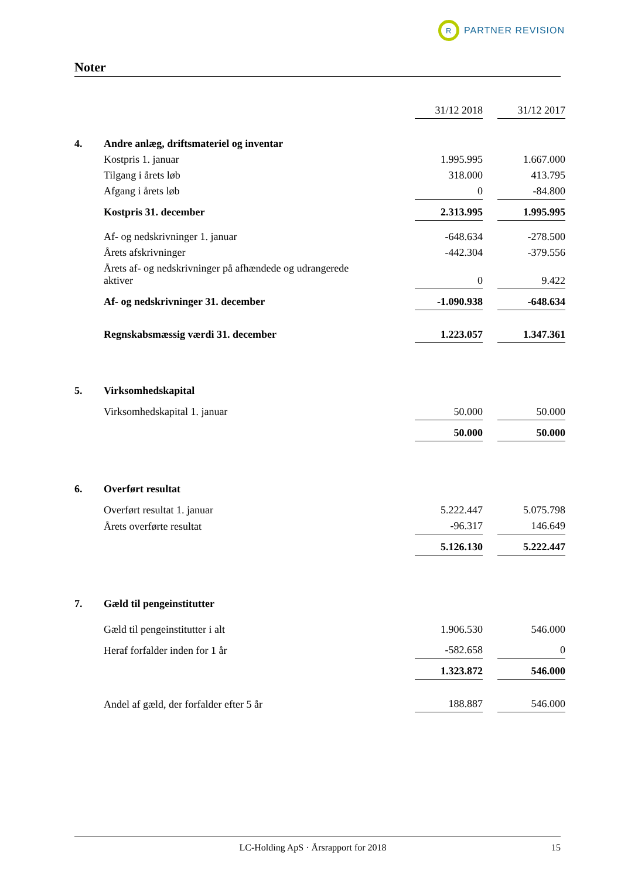R
PARTNER REVISION
Noter
| | | 31/12 2018 | | 31/12 2017 |
| 4. | Andre anlæg, driftsmateriel og inventar | | | |
| | Kostpris 1. januar | 1.995.995 | | 1.667.000 |
| | Tilgang i årets løb | 318.000 | | 413.795 |
| | Afgang i årets løb | 0 | | -84.800 |
| | Kostpris 31. december | 2.313.995 | | 1.995.995 |
| | Af- og nedskrivninger 1. januar | -648.634 | | -278.500 |
| | Årets afskrivninger | -442.304 | | -379.556 |
| | Årets af- og nedskrivninger på afhændede og udrangerede aktiver | 0 | | 9.422 |
| | Af- og nedskrivninger 31. december | -1.090.938 | | -648.634 |
| | Regnskabsmæssig værdi 31. december | 1.223.057 | | 1.347.361 |
| 5. | Virksomhedskapital | | | |
| | Virksomhedskapital 1. januar | 50.000 | | 50.000 |
| | | 50.000 | | 50.000 |
| 6. | Overført resultat | | | |
| | Overført resultat 1. januar | 5.222.447 | | 5.075.798 |
| | Årets overførte resultat | -96.317 | | 146.649 |
| | | 5.126.130 | | 5.222.447 |
| 7. | Gæld til pengeinstitutter | | | |
| | Gæld til pengeinstitutter i alt | 1.906.530 | | 546.000 |
| | Heraf forfalder inden for 1 år | -582.658 | | 0 |
| | | 1.323.872 | | 546.000 |
| | Andel af gæld, der forfalder efter 5 år | 188.887 | | 546.000 |
LC-Holding ApS · Årsrapport for 2018 15